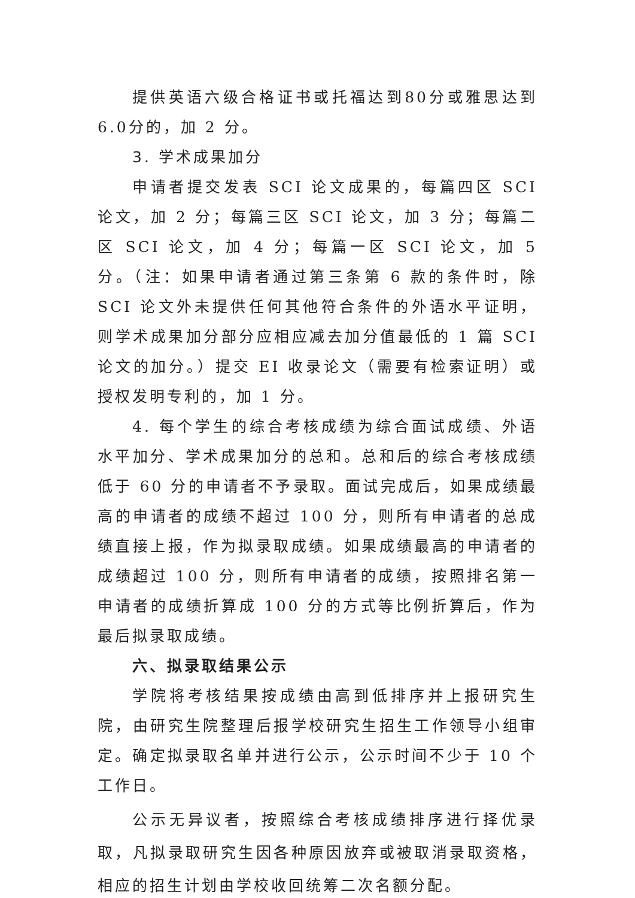提供英语六级合格证书或托福达到80分或雅思达到6.0分的，加 2 分。
3. 学术成果加分
申请者提交发表 SCI 论文成果的，每篇四区 SCI 论文，加 2 分；每篇三区 SCI 论文，加 3 分；每篇二区 SCI 论文，加 4 分；每篇一区 SCI 论文，加 5 分。（注：如果申请者通过第三条第 6 款的条件时，除 SCI 论文外未提供任何其他符合条件的外语水平证明，则学术成果加分部分应相应减去加分值最低的 1 篇 SCI 论文的加分。）提交 EI 收录论文（需要有检索证明）或授权发明专利的，加 1 分。
4. 每个学生的综合考核成绩为综合面试成绩、外语水平加分、学术成果加分的总和。总和后的综合考核成绩低于 60 分的申请者不予录取。面试完成后，如果成绩最高的申请者的成绩不超过 100 分，则所有申请者的总成绩直接上报，作为拟录取成绩。如果成绩最高的申请者的成绩超过 100 分，则所有申请者的成绩，按照排名第一申请者的成绩折算成 100 分的方式等比例折算后，作为最后拟录取成绩。
六、拟录取结果公示
学院将考核结果按成绩由高到低排序并上报研究生院，由研究生院整理后报学校研究生招生工作领导小组审定。确定拟录取名单并进行公示，公示时间不少于 10 个工作日。
公示无异议者，按照综合考核成绩排序进行择优录取，凡拟录取研究生因各种原因放弃或被取消录取资格，相应的招生计划由学校收回统筹二次名额分配。